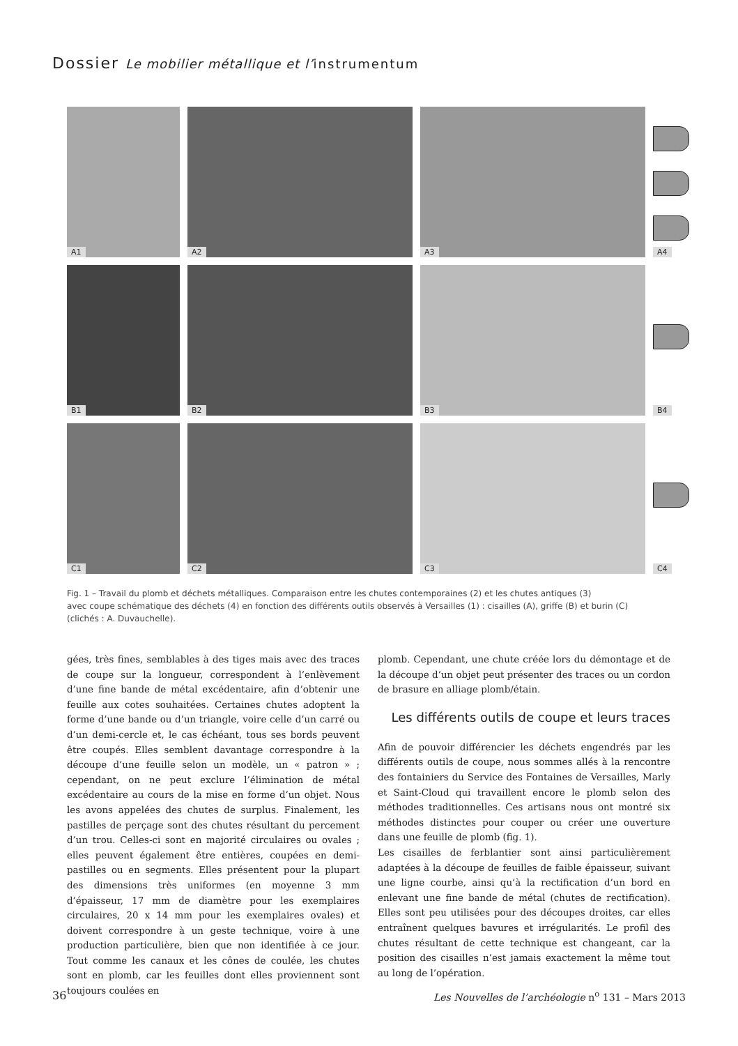Dossier Le mobilier métallique et l’instrumentum
A1
A2
A3
A4
B1
B2
B3
B4
C1
C2
C3
C4
Fig. 1 – Travail du plomb et déchets métalliques. Comparaison entre les chutes contemporaines (2) et les chutes antiques (3)
avec coupe schématique des déchets (4) en fonction des différents outils observés à Versailles (1) : cisailles (A), griffe (B) et burin (C)
(clichés : A. Duvauchelle).
gées, très fines, semblables à des tiges mais avec des traces de coupe sur la longueur, correspondent à l’enlèvement d’une fine bande de métal excédentaire, afin d’obtenir une feuille aux cotes souhaitées. Certaines chutes adoptent la forme d’une bande ou d’un triangle, voire celle d’un carré ou d’un demi-cercle et, le cas échéant, tous ses bords peuvent être coupés. Elles semblent davantage correspondre à la découpe d’une feuille selon un modèle, un « patron » ; cependant, on ne peut exclure l’élimination de métal excédentaire au cours de la mise en forme d’un objet. Nous les avons appelées des chutes de surplus. Finalement, les pastilles de perçage sont des chutes résultant du percement d’un trou. Celles-ci sont en majorité circulaires ou ovales ; elles peuvent également être entières, coupées en demi-pastilles ou en segments. Elles présentent pour la plupart des dimensions très uniformes (en moyenne 3 mm d’épaisseur, 17 mm de diamètre pour les exemplaires circulaires, 20 x 14 mm pour les exemplaires ovales) et doivent correspondre à un geste technique, voire à une production particulière, bien que non identifiée à ce jour. Tout comme les canaux et les cônes de coulée, les chutes sont en plomb, car les feuilles dont elles proviennent sont toujours coulées en
plomb. Cependant, une chute créée lors du démontage et de la découpe d’un objet peut présenter des traces ou un cordon de brasure en alliage plomb/étain.
Les différents outils de coupe et leurs traces
Afin de pouvoir différencier les déchets engendrés par les différents outils de coupe, nous sommes allés à la rencontre des fontainiers du Service des Fontaines de Versailles, Marly et Saint-Cloud qui travaillent encore le plomb selon des méthodes traditionnelles. Ces artisans nous ont montré six méthodes distinctes pour couper ou créer une ouverture dans une feuille de plomb (fig. 1).
Les cisailles de ferblantier sont ainsi particulièrement adaptées à la découpe de feuilles de faible épaisseur, suivant une ligne courbe, ainsi qu’à la rectification d’un bord en enlevant une fine bande de métal (chutes de rectification). Elles sont peu utilisées pour des découpes droites, car elles entraînent quelques bavures et irrégularités. Le profil des chutes résultant de cette technique est changeant, car la position des cisailles n’est jamais exactement la même tout au long de l’opération.
36 Les Nouvelles de l’archéologie n<sup>o</sup> 131 – Mars 2013